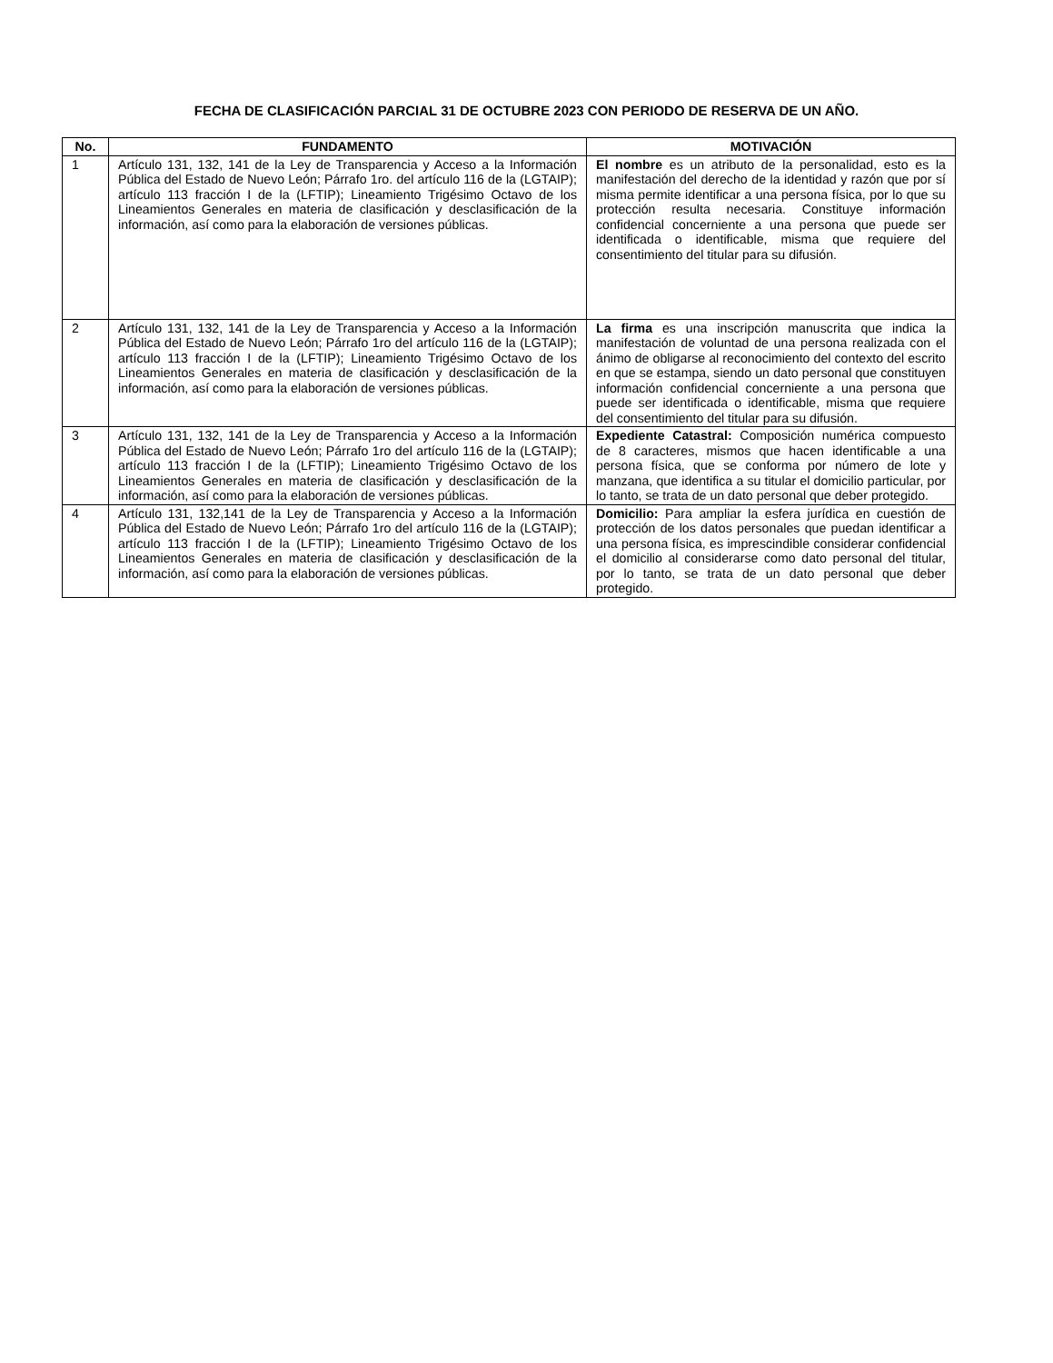FECHA DE CLASIFICACIÓN PARCIAL 31 DE OCTUBRE 2023 CON PERIODO DE RESERVA DE UN AÑO.
| No. | FUNDAMENTO | MOTIVACIÓN |
| --- | --- | --- |
| 1 | Artículo 131, 132, 141 de la Ley de Transparencia y Acceso a la Información Pública del Estado de Nuevo León; Párrafo 1ro. del artículo 116 de la (LGTAIP); artículo 113 fracción I de la (LFTIP); Lineamiento Trigésimo Octavo de los Lineamientos Generales en materia de clasificación y desclasificación de la información, así como para la elaboración de versiones públicas. | El nombre es un atributo de la personalidad, esto es la manifestación del derecho de la identidad y razón que por sí misma permite identificar a una persona física, por lo que su protección resulta necesaria. Constituye información confidencial concerniente a una persona que puede ser identificada o identificable, misma que requiere del consentimiento del titular para su difusión. |
| 2 | Artículo 131, 132, 141 de la Ley de Transparencia y Acceso a la Información Pública del Estado de Nuevo León; Párrafo 1ro del artículo 116 de la (LGTAIP); artículo 113 fracción I de la (LFTIP); Lineamiento Trigésimo Octavo de los Lineamientos Generales en materia de clasificación y desclasificación de la información, así como para la elaboración de versiones públicas. | La firma es una inscripción manuscrita que indica la manifestación de voluntad de una persona realizada con el ánimo de obligarse al reconocimiento del contexto del escrito en que se estampa, siendo un dato personal que constituyen información confidencial concerniente a una persona que puede ser identificada o identificable, misma que requiere del consentimiento del titular para su difusión. |
| 3 | Artículo 131, 132, 141 de la Ley de Transparencia y Acceso a la Información Pública del Estado de Nuevo León; Párrafo 1ro del artículo 116 de la (LGTAIP); artículo 113 fracción I de la (LFTIP); Lineamiento Trigésimo Octavo de los Lineamientos Generales en materia de clasificación y desclasificación de la información, así como para la elaboración de versiones públicas. | Expediente Catastral: Composición numérica compuesto de 8 caracteres, mismos que hacen identificable a una persona física, que se conforma por número de lote y manzana, que identifica a su titular el domicilio particular, por lo tanto, se trata de un dato personal que deber protegido. |
| 4 | Artículo 131, 132,141 de la Ley de Transparencia y Acceso a la Información Pública del Estado de Nuevo León; Párrafo 1ro del artículo 116 de la (LGTAIP); artículo 113 fracción I de la (LFTIP); Lineamiento Trigésimo Octavo de los Lineamientos Generales en materia de clasificación y desclasificación de la información, así como para la elaboración de versiones públicas. | Domicilio: Para ampliar la esfera jurídica en cuestión de protección de los datos personales que puedan identificar a una persona física, es imprescindible considerar confidencial el domicilio al considerarse como dato personal del titular, por lo tanto, se trata de un dato personal que deber protegido. |